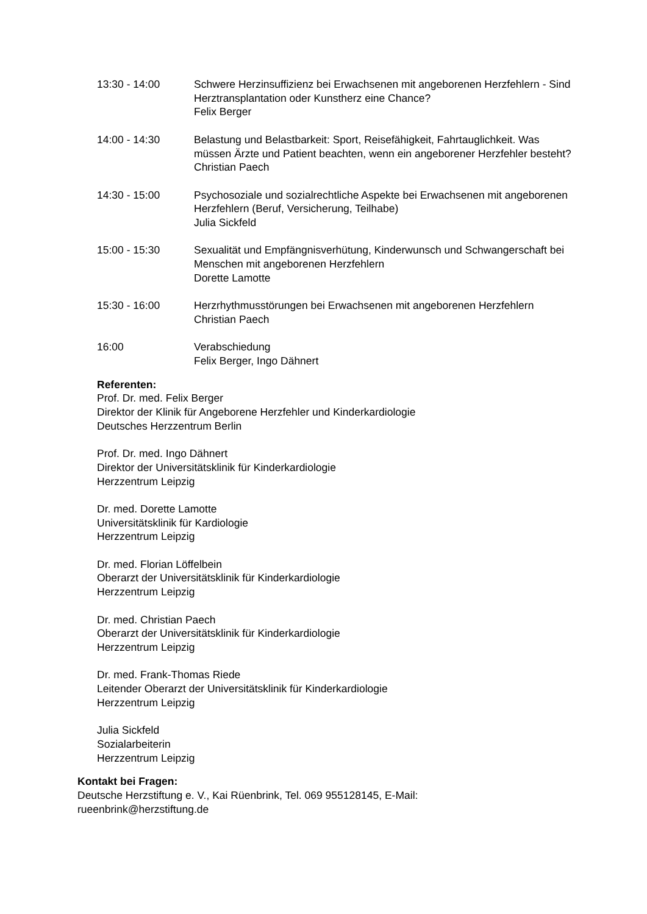13:30 - 14:00 Schwere Herzinsuffizienz bei Erwachsenen mit angeborenen Herzfehlern - Sind Herztransplantation oder Kunstherz eine Chance?
Felix Berger
14:00 - 14:30 Belastung und Belastbarkeit: Sport, Reisefähigkeit, Fahrtauglichkeit. Was müssen Ärzte und Patient beachten, wenn ein angeborener Herzfehler besteht?
Christian Paech
14:30 - 15:00 Psychosoziale und sozialrechtliche Aspekte bei Erwachsenen mit angeborenen Herzfehlern (Beruf, Versicherung, Teilhabe)
Julia Sickfeld
15:00 - 15:30 Sexualität und Empfängnisverhütung, Kinderwunsch und Schwangerschaft bei Menschen mit angeborenen Herzfehlern
Dorette Lamotte
15:30 - 16:00 Herzrhythmusstörungen bei Erwachsenen mit angeborenen Herzfehlern
Christian Paech
16:00 Verabschiedung
Felix Berger, Ingo Dähnert
Referenten:
Prof. Dr. med. Felix Berger
Direktor der Klinik für Angeborene Herzfehler und Kinderkardiologie
Deutsches Herzzentrum Berlin
Prof. Dr. med. Ingo Dähnert
Direktor der Universitätsklinik für Kinderkardiologie
Herzzentrum Leipzig
Dr. med. Dorette Lamotte
Universitätsklinik für Kardiologie
Herzzentrum Leipzig
Dr. med. Florian Löffelbein
Oberarzt der Universitätsklinik für Kinderkardiologie
Herzzentrum Leipzig
Dr. med. Christian Paech
Oberarzt der Universitätsklinik für Kinderkardiologie
Herzzentrum Leipzig
Dr. med. Frank-Thomas Riede
Leitender Oberarzt der Universitätsklinik für Kinderkardiologie
Herzzentrum Leipzig
Julia Sickfeld
Sozialarbeiterin
Herzzentrum Leipzig
Kontakt bei Fragen:
Deutsche Herzstiftung e. V., Kai Rüenbrink, Tel. 069 955128145, E-Mail: rueenbrink@herzstiftung.de